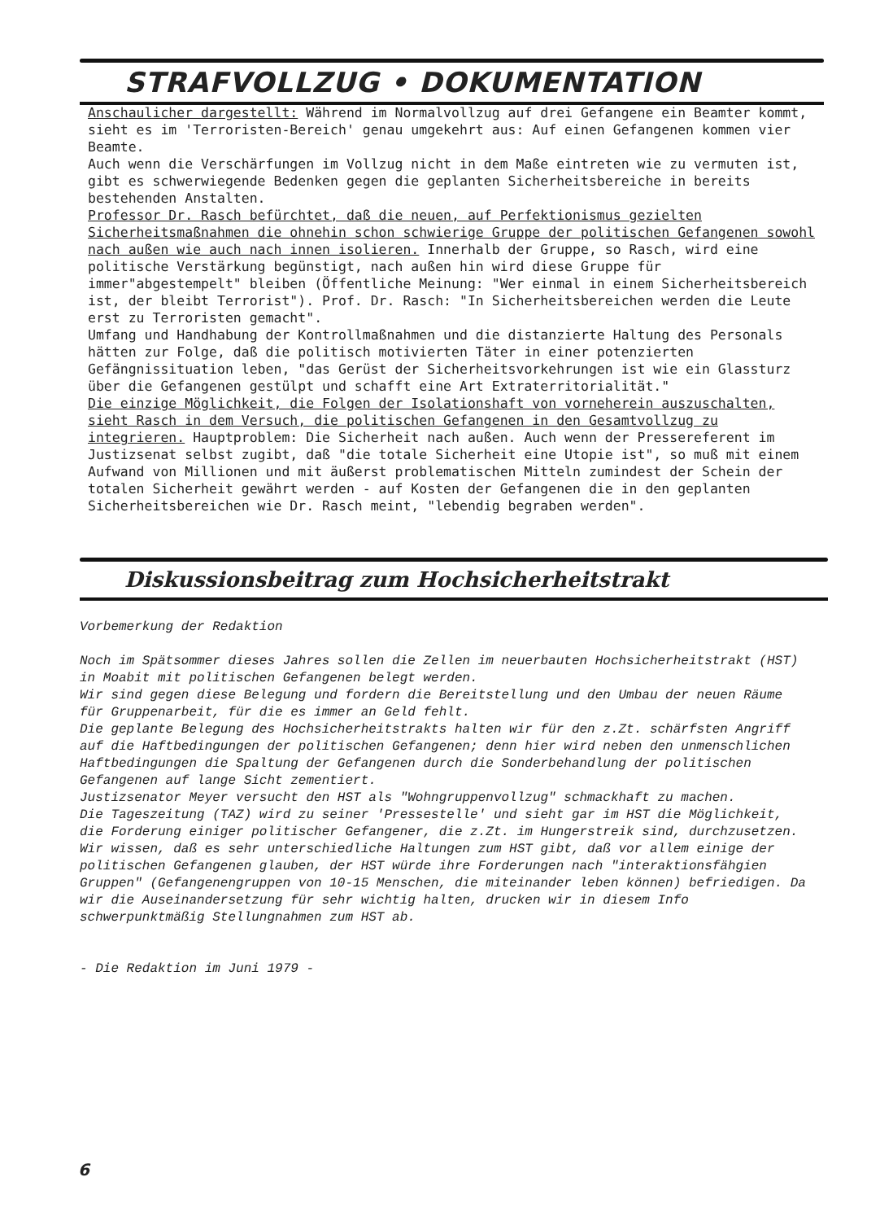STRAFVOLLZUG • DOKUMENTATION
Anschaulicher dargestellt: Während im Normalvollzug auf drei Gefangene ein Beamter kommt, sieht es im 'Terroristen-Bereich' genau umgekehrt aus: Auf einen Gefangenen kommen vier Beamte.
Auch wenn die Verschärfungen im Vollzug nicht in dem Maße eintreten wie zu vermuten ist, gibt es schwerwiegende Bedenken gegen die geplanten Sicherheitsbereiche in bereits bestehenden Anstalten.
Professor Dr. Rasch befürchtet, daß die neuen, auf Perfektionismus gezielten Sicherheitsmaßnahmen die ohnehin schon schwierige Gruppe der politischen Gefangenen sowohl nach außen wie auch nach innen isolieren. Innerhalb der Gruppe, so Rasch, wird eine politische Verstärkung begünstigt, nach außen hin wird diese Gruppe für immer"abgestempelt" bleiben (Öffentliche Meinung: "Wer einmal in einem Sicherheitsbereich ist, der bleibt Terrorist"). Prof. Dr. Rasch: "In Sicherheitsbereichen werden die Leute erst zu Terroristen gemacht".
Umfang und Handhabung der Kontrollmaßnahmen und die distanzierte Haltung des Personals hätten zur Folge, daß die politisch motivierten Täter in einer potenzierten Gefängnissituation leben, "das Gerüst der Sicherheitsvorkehrungen ist wie ein Glassturz über die Gefangenen gestülpt und schafft eine Art Extraterritorialität."
Die einzige Möglichkeit, die Folgen der Isolationshaft von vorneherein auszuschalten, sieht Rasch in dem Versuch, die politischen Gefangenen in den Gesamtvollzug zu integrieren. Hauptproblem: Die Sicherheit nach außen. Auch wenn der Pressereferent im Justizsenat selbst zugibt, daß "die totale Sicherheit eine Utopie ist", so muß mit einem Aufwand von Millionen und mit äußerst problematischen Mitteln zumindest der Schein der totalen Sicherheit gewährt werden - auf Kosten der Gefangenen die in den geplanten Sicherheitsbereichen wie Dr. Rasch meint, "lebendig begraben werden".
Diskussionsbeitrag zum Hochsicherheitstrakt
Vorbemerkung der Redaktion
Noch im Spätsommer dieses Jahres sollen die Zellen im neuerbauten Hochsicherheitstrakt (HST) in Moabit mit politischen Gefangenen belegt werden.
Wir sind gegen diese Belegung und fordern die Bereitstellung und den Umbau der neuen Räume für Gruppenarbeit, für die es immer an Geld fehlt.
Die geplante Belegung des Hochsicherheitstrakts halten wir für den z.Zt. schärfsten Angriff auf die Haftbedingungen der politischen Gefangenen; denn hier wird neben den unmenschlichen Haftbedingungen die Spaltung der Gefangenen durch die Sonderbehandlung der politischen Gefangenen auf lange Sicht zementiert.
Justizsenator Meyer versucht den HST als "Wohngruppenvollzug" schmackhaft zu machen.
Die Tageszeitung (TAZ) wird zu seiner 'Pressestelle' und sieht gar im HST die Möglichkeit, die Forderung einiger politischer Gefangener, die z.Zt. im Hungerstreik sind, durchzusetzen.
Wir wissen, daß es sehr unterschiedliche Haltungen zum HST gibt, daß vor allem einige der politischen Gefangenen glauben, der HST würde ihre Forderungen nach "interaktionsfähgien Gruppen" (Gefangenengruppen von 10-15 Menschen, die miteinander leben können) befriedigen. Da wir die Auseinandersetzung für sehr wichtig halten, drucken wir in diesem Info schwerpunktmäßig Stellungnahmen zum HST ab.
- Die Redaktion im Juni 1979 -
6